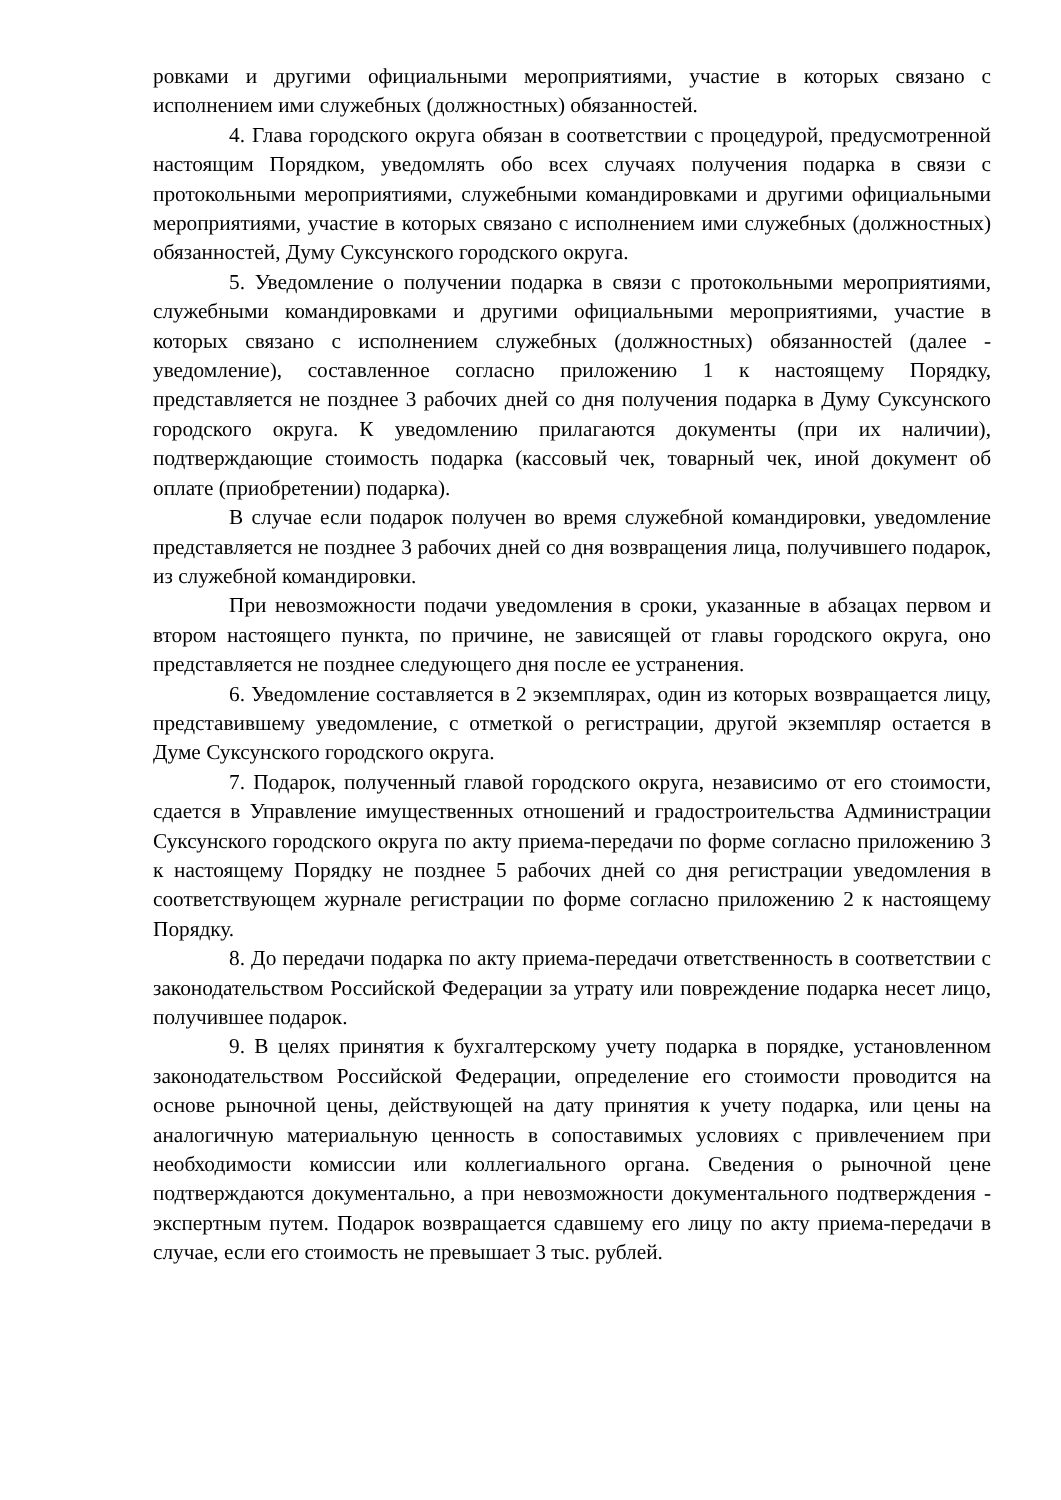ровками и другими официальными мероприятиями, участие в которых связано с исполнением ими служебных (должностных) обязанностей.
4. Глава городского округа обязан в соответствии с процедурой, предусмотренной настоящим Порядком, уведомлять обо всех случаях получения подарка в связи с протокольными мероприятиями, служебными командировками и другими официальными мероприятиями, участие в которых связано с исполнением ими служебных (должностных) обязанностей, Думу Суксунского городского округа.
5. Уведомление о получении подарка в связи с протокольными мероприятиями, служебными командировками и другими официальными мероприятиями, участие в которых связано с исполнением служебных (должностных) обязанностей (далее - уведомление), составленное согласно приложению 1 к настоящему Порядку, представляется не позднее 3 рабочих дней со дня получения подарка в Думу Суксунского городского округа. К уведомлению прилагаются документы (при их наличии), подтверждающие стоимость подарка (кассовый чек, товарный чек, иной документ об оплате (приобретении) подарка).
В случае если подарок получен во время служебной командировки, уведомление представляется не позднее 3 рабочих дней со дня возвращения лица, получившего подарок, из служебной командировки.
При невозможности подачи уведомления в сроки, указанные в абзацах первом и втором настоящего пункта, по причине, не зависящей от главы городского округа, оно представляется не позднее следующего дня после ее устранения.
6. Уведомление составляется в 2 экземплярах, один из которых возвращается лицу, представившему уведомление, с отметкой о регистрации, другой экземпляр остается в Думе Суксунского городского округа.
7. Подарок, полученный главой городского округа, независимо от его стоимости, сдается в Управление имущественных отношений и градостроительства Администрации Суксунского городского округа по акту приема-передачи по форме согласно приложению 3 к настоящему Порядку не позднее 5 рабочих дней со дня регистрации уведомления в соответствующем журнале регистрации по форме согласно приложению 2 к настоящему Порядку.
8. До передачи подарка по акту приема-передачи ответственность в соответствии с законодательством Российской Федерации за утрату или повреждение подарка несет лицо, получившее подарок.
9. В целях принятия к бухгалтерскому учету подарка в порядке, установленном законодательством Российской Федерации, определение его стоимости проводится на основе рыночной цены, действующей на дату принятия к учету подарка, или цены на аналогичную материальную ценность в сопоставимых условиях с привлечением при необходимости комиссии или коллегиального органа. Сведения о рыночной цене подтверждаются документально, а при невозможности документального подтверждения - экспертным путем. Подарок возвращается сдавшему его лицу по акту приема-передачи в случае, если его стоимость не превышает 3 тыс. рублей.